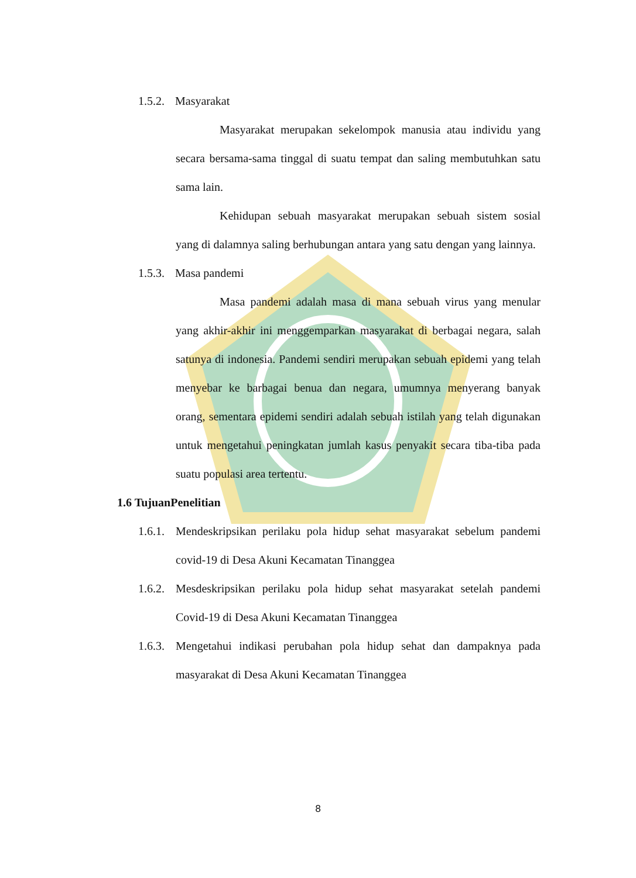1.5.2. Masyarakat
Masyarakat merupakan sekelompok manusia atau individu yang secara bersama-sama tinggal di suatu tempat dan saling membutuhkan satu sama lain.
Kehidupan sebuah masyarakat merupakan sebuah sistem sosial yang di dalamnya saling berhubungan antara yang satu dengan yang lainnya.
1.5.3. Masa pandemi
Masa pandemi adalah masa di mana sebuah virus yang menular yang akhir-akhir ini menggemparkan masyarakat di berbagai negara, salah satunya di indonesia. Pandemi sendiri merupakan sebuah epidemi yang telah menyebar ke barbagai benua dan negara, umumnya menyerang banyak orang, sementara epidemi sendiri adalah sebuah istilah yang telah digunakan untuk mengetahui peningkatan jumlah kasus penyakit secara tiba-tiba pada suatu populasi area tertentu.
1.6 TujuanPenelitian
1.6.1. Mendeskripsikan perilaku pola hidup sehat masyarakat sebelum pandemi covid-19 di Desa Akuni Kecamatan Tinanggea
1.6.2. Mesdeskripsikan perilaku pola hidup sehat masyarakat setelah pandemi Covid-19 di Desa Akuni Kecamatan Tinanggea
1.6.3. Mengetahui indikasi perubahan pola hidup sehat dan dampaknya pada masyarakat di Desa Akuni Kecamatan Tinanggea
8